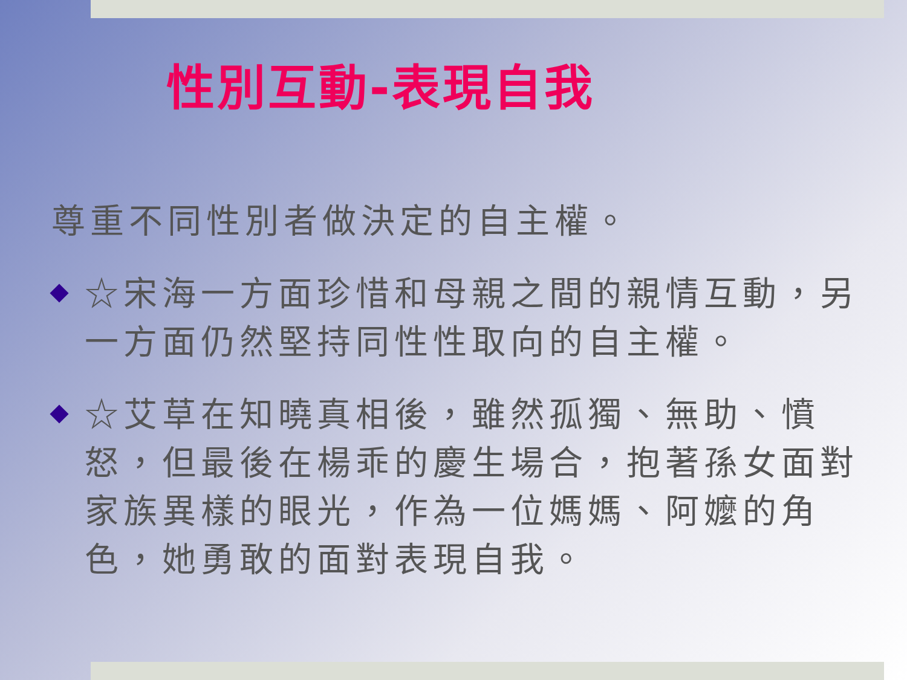性別互動-表現自我
尊重不同性別者做決定的自主權。
☆宋海一方面珍惜和母親之間的親情互動，另一方面仍然堅持同性性取向的自主權。
☆艾草在知曉真相後，雖然孤獨、無助、憤怒，但最後在楊乖的慶生場合，抱著孫女面對家族異樣的眼光，作為一位媽媽、阿嬤的角色，她勇敢的面對表現自我。